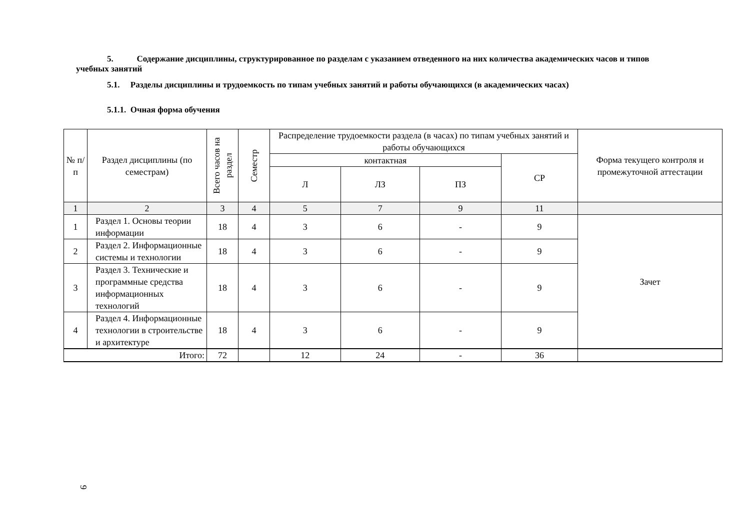5. Содержание дисциплины, структурированное по разделам с указанием отведенного на них количества академических часов и типов учебных занятий
5.1. Разделы дисциплины и трудоемкость по типам учебных занятий и работы обучающихся (в академических часах)
5.1.1. Очная форма обучения
| № п/ п | Раздел дисциплины (по семестрам) | Всего часов на раздел | Семестр | Распределение трудоемкости раздела (в часах) по типам учебных занятий и работы обучающихся | | | | Форма текущего контроля и промежуточной аттестации |
| --- | --- | --- | --- | --- | --- | --- | --- | --- |
| | | | | контактная | | | СР | |
| | | | | Л | ЛЗ | ПЗ | | |
| 1 | 2 | 3 | 4 | 5 | 7 | 9 | 11 | |
| 1 | Раздел 1. Основы теории информации | 18 | 4 | 3 | 6 | - | 9 | Зачет |
| 2 | Раздел 2. Информационные системы и технологии | 18 | 4 | 3 | 6 | - | 9 | |
| 3 | Раздел 3. Технические и программные средства информационных технологий | 18 | 4 | 3 | 6 | - | 9 | |
| 4 | Раздел 4. Информационные технологии в строительстве и архитектуре | 18 | 4 | 3 | 6 | - | 9 | |
| Итого: | | 72 | | 12 | 24 | - | 36 | |
9